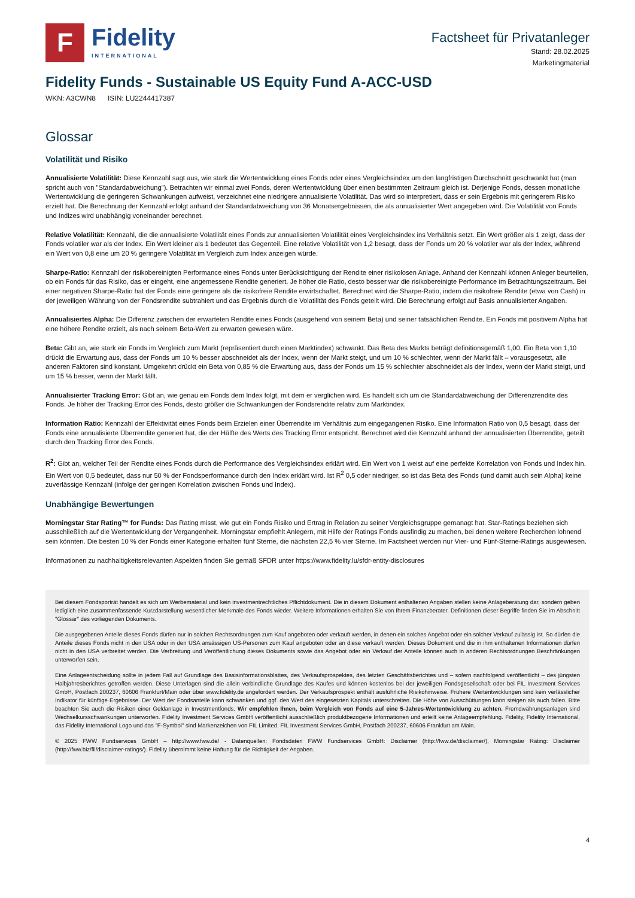F
Fidelity
INTERNATIONAL
Factsheet für Privatanleger
Stand: 28.02.2025
Marketingmaterial
Fidelity Funds - Sustainable US Equity Fund A-ACC-USD
WKN: A3CWN8 ISIN: LU2244417387
Glossar
Volatilität und Risiko
Annualisierte Volatilität: Diese Kennzahl sagt aus, wie stark die Wertentwicklung eines Fonds oder eines Vergleichsindex um den langfristigen Durchschnitt geschwankt hat (man spricht auch von "Standardabweichung"). Betrachten wir einmal zwei Fonds, deren Wertentwicklung über einen bestimmten Zeitraum gleich ist. Derjenige Fonds, dessen monatliche Wertentwicklung die geringeren Schwankungen aufweist, verzeichnet eine niedrigere annualisierte Volatilität. Das wird so interpretiert, dass er sein Ergebnis mit geringerem Risiko erzielt hat. Die Berechnung der Kennzahl erfolgt anhand der Standardabweichung von 36 Monatsergebnissen, die als annualisierter Wert angegeben wird. Die Volatilität von Fonds und Indizes wird unabhängig voneinander berechnet.
Relative Volatilität: Kennzahl, die die annualisierte Volatilität eines Fonds zur annualisierten Volatilität eines Vergleichsindex ins Verhältnis setzt. Ein Wert größer als 1 zeigt, dass der Fonds volatiler war als der Index. Ein Wert kleiner als 1 bedeutet das Gegenteil. Eine relative Volatilität von 1,2 besagt, dass der Fonds um 20 % volatiler war als der Index, während ein Wert von 0,8 eine um 20 % geringere Volatilität im Vergleich zum Index anzeigen würde.
Sharpe-Ratio: Kennzahl der risikobereinigten Performance eines Fonds unter Berücksichtigung der Rendite einer risikolosen Anlage. Anhand der Kennzahl können Anleger beurteilen, ob ein Fonds für das Risiko, das er eingeht, eine angemessene Rendite generiert. Je höher die Ratio, desto besser war die risikobereinigte Performance im Betrachtungszeitraum. Bei einer negativen Sharpe-Ratio hat der Fonds eine geringere als die risikofreie Rendite erwirtschaftet. Berechnet wird die Sharpe-Ratio, indem die risikofreie Rendite (etwa von Cash) in der jeweiligen Währung von der Fondsrendite subtrahiert und das Ergebnis durch die Volatilität des Fonds geteilt wird. Die Berechnung erfolgt auf Basis annualisierter Angaben.
Annualisiertes Alpha: Die Differenz zwischen der erwarteten Rendite eines Fonds (ausgehend von seinem Beta) und seiner tatsächlichen Rendite. Ein Fonds mit positivem Alpha hat eine höhere Rendite erzielt, als nach seinem Beta-Wert zu erwarten gewesen wäre.
Beta: Gibt an, wie stark ein Fonds im Vergleich zum Markt (repräsentiert durch einen Marktindex) schwankt. Das Beta des Markts beträgt definitionsgemäß 1,00. Ein Beta von 1,10 drückt die Erwartung aus, dass der Fonds um 10 % besser abschneidet als der Index, wenn der Markt steigt, und um 10 % schlechter, wenn der Markt fällt – vorausgesetzt, alle anderen Faktoren sind konstant. Umgekehrt drückt ein Beta von 0,85 % die Erwartung aus, dass der Fonds um 15 % schlechter abschneidet als der Index, wenn der Markt steigt, und um 15 % besser, wenn der Markt fällt.
Annualisierter Tracking Error: Gibt an, wie genau ein Fonds dem Index folgt, mit dem er verglichen wird. Es handelt sich um die Standardabweichung der Differenzrendite des Fonds. Je höher der Tracking Error des Fonds, desto größer die Schwankungen der Fondsrendite relativ zum Marktindex.
Information Ratio: Kennzahl der Effektivität eines Fonds beim Erzielen einer Überrendite im Verhältnis zum eingegangenen Risiko. Eine Information Ratio von 0,5 besagt, dass der Fonds eine annualisierte Überrendite generiert hat, die der Hälfte des Werts des Tracking Error entspricht. Berechnet wird die Kennzahl anhand der annualisierten Überrendite, geteilt durch den Tracking Error des Fonds.
R<sup>2</sup>: Gibt an, welcher Teil der Rendite eines Fonds durch die Performance des Vergleichsindex erklärt wird. Ein Wert von 1 weist auf eine perfekte Korrelation von Fonds und Index hin. Ein Wert von 0,5 bedeutet, dass nur 50 % der Fondsperformance durch den Index erklärt wird. Ist R<sup>2</sup> 0,5 oder niedriger, so ist das Beta des Fonds (und damit auch sein Alpha) keine zuverlässige Kennzahl (infolge der geringen Korrelation zwischen Fonds und Index).
Unabhängige Bewertungen
Morningstar Star Rating™ for Funds: Das Rating misst, wie gut ein Fonds Risiko und Ertrag in Relation zu seiner Vergleichsgruppe gemanagt hat. Star-Ratings beziehen sich ausschließlich auf die Wertentwicklung der Vergangenheit. Morningstar empfiehlt Anlegern, mit Hilfe der Ratings Fonds ausfindig zu machen, bei denen weitere Recherchen lohnend sein könnten. Die besten 10 % der Fonds einer Kategorie erhalten fünf Sterne, die nächsten 22,5 % vier Sterne. Im Factsheet werden nur Vier- und Fünf-Sterne-Ratings ausgewiesen.
Informationen zu nachhaltigkeitsrelevanten Aspekten finden Sie gemäß SFDR unter https://www.fidelity.lu/sfdr-entity-disclosures
Bei diesem Fondsporträt handelt es sich um Werbematerial und kein investmentrechtliches Pflichtdokument. Die in diesem Dokument enthaltenen Angaben stellen keine Anlageberatung dar, sondern geben lediglich eine zusammenfassende Kurzdarstellung wesentlicher Merkmale des Fonds wieder. Weitere Informationen erhalten Sie von Ihrem Finanzberater. Definitionen dieser Begriffe finden Sie im Abschnitt "Glossar" des vorliegenden Dokuments.
Die ausgegebenen Anteile dieses Fonds dürfen nur in solchen Rechtsordnungen zum Kauf angeboten oder verkauft werden, in denen ein solches Angebot oder ein solcher Verkauf zulässig ist. So dürfen die Anteile dieses Fonds nicht in den USA oder in den USA ansässigen US-Personen zum Kauf angeboten oder an diese verkauft werden. Dieses Dokument und die in ihm enthaltenen Informationen dürfen nicht in den USA verbreitet werden. Die Verbreitung und Veröffentlichung dieses Dokuments sowie das Angebot oder ein Verkauf der Anteile können auch in anderen Rechtsordnungen Beschränkungen unterworfen sein.
Eine Anlageentscheidung sollte in jedem Fall auf Grundlage des Basisinformationsblattes, des Verkaufsprospektes, des letzten Geschäftsberichtes und – sofern nachfolgend veröffentlicht – des jüngsten Halbjahresberichtes getroffen werden. Diese Unterlagen sind die allein verbindliche Grundlage des Kaufes und können kostenlos bei der jeweiligen Fondsgesellschaft oder bei FIL Investment Services GmbH, Postfach 200237, 60606 Frankfurt/Main oder über www.fidelity.de angefordert werden. Der Verkaufsprospekt enthält ausführliche Risikohinweise. Frühere Wertentwicklungen sind kein verlässlicher Indikator für künftige Ergebnisse. Der Wert der Fondsanteile kann schwanken und ggf. den Wert des eingesetzten Kapitals unterschreiten. Die Höhe von Ausschüttungen kann steigen als auch fallen. Bitte beachten Sie auch die Risiken einer Geldanlage in Investmentfonds. Wir empfehlen Ihnen, beim Vergleich von Fonds auf eine 5-Jahres-Wertentwicklung zu achten. Fremdwährungsanlagen sind Wechselkursschwankungen unterworfen. Fidelity Investment Services GmbH veröffentlicht ausschließlich produktbezogene Informationen und erteilt keine Anlageempfehlung. Fidelity, Fidelity International, das Fidelity International Logo und das "F-Symbol" sind Markenzeichen von FIL Limited. FIL Investment Services GmbH, Postfach 200237, 60606 Frankfurt am Main.
© 2025 FWW Fundservices GmbH – http://www.fww.de/ - Datenquellen: Fondsdaten FWW Fundservices GmbH: Disclaimer (http://fww.de/disclaimer/), Morningstar Rating: Disclaimer (http://fww.biz/fil/disclaimer-ratings/). Fidelity übernimmt keine Haftung für die Richtigkeit der Angaben.
4